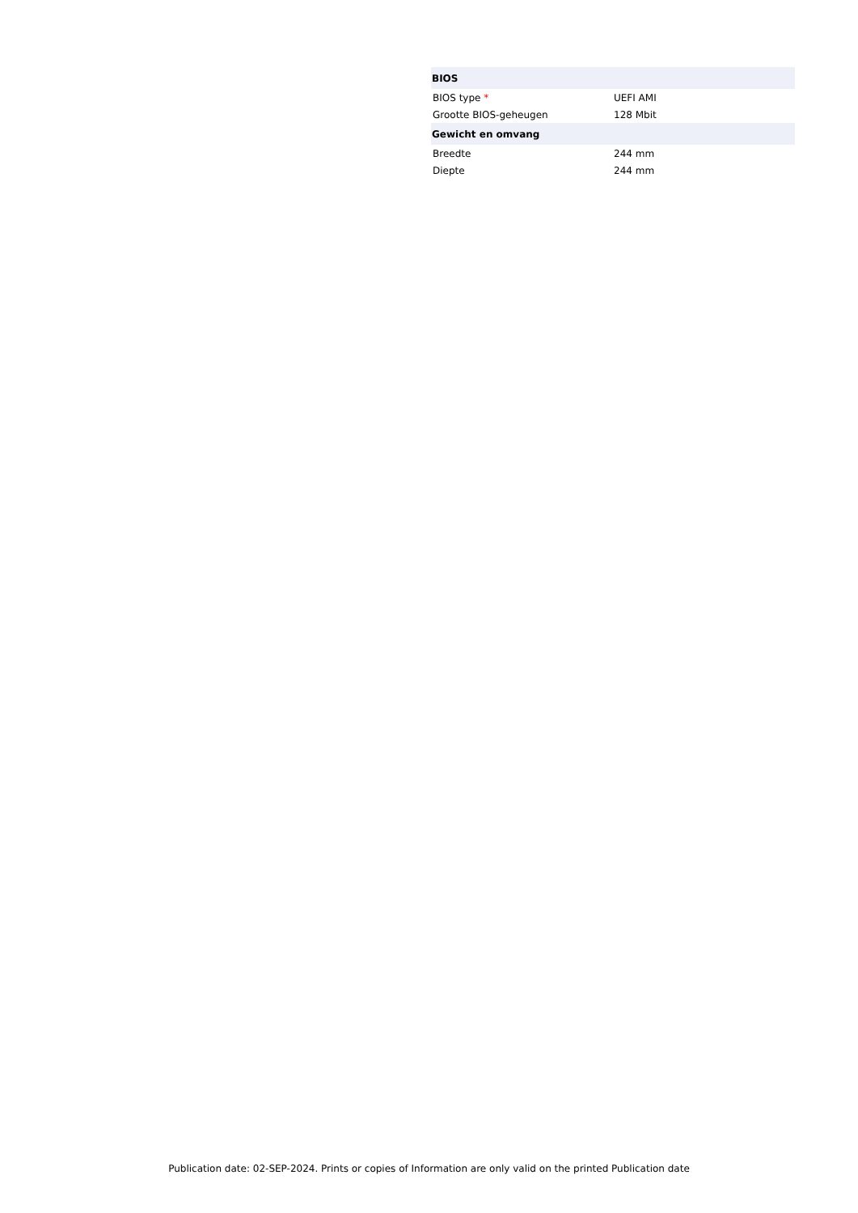| BIOS | |
| --- | --- |
| BIOS type * | UEFI AMI |
| Grootte BIOS-geheugen | 128 Mbit |
| Gewicht en omvang | |
| Breedte | 244 mm |
| Diepte | 244 mm |
Publication date: 02-SEP-2024. Prints or copies of Information are only valid on the printed Publication date